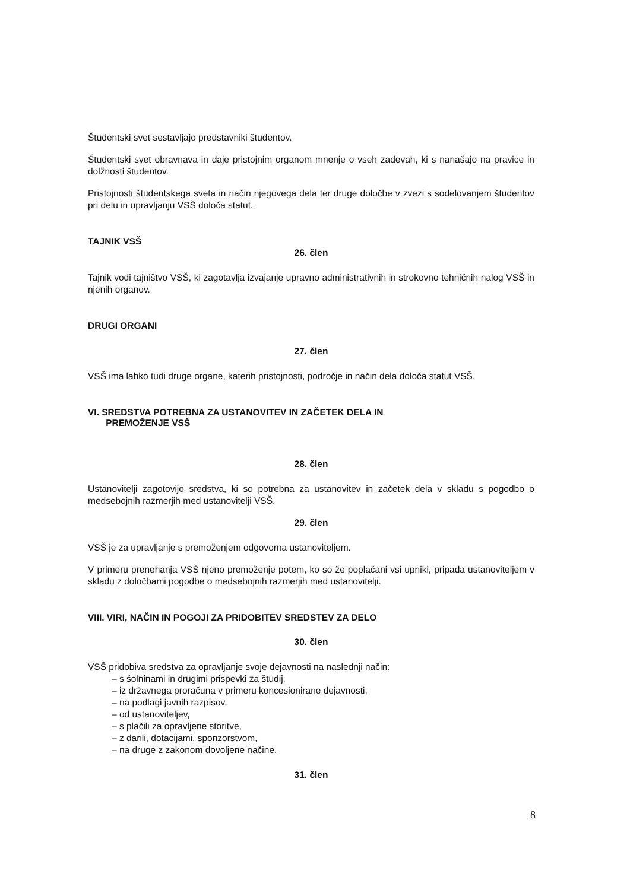Študentski svet sestavljajo predstavniki študentov.
Študentski svet obravnava in daje pristojnim organom mnenje o vseh zadevah, ki s nanašajo na pravice in dolžnosti študentov.
Pristojnosti študentskega sveta in način njegovega dela ter druge določbe v zvezi s sodelovanjem študentov pri delu in upravljanju VSŠ določa statut.
TAJNIK VSŠ
26. člen
Tajnik vodi tajništvo VSŠ, ki zagotavlja izvajanje upravno administrativnih in strokovno tehničnih nalog VSŠ in njenih organov.
DRUGI ORGANI
27. člen
VSŠ ima lahko tudi druge organe, katerih pristojnosti, področje in način dela določa statut VSŠ.
VI. SREDSTVA POTREBNA ZA USTANOVITEV IN ZAČETEK DELA IN
PREMOŽENJE VSŠ
28. člen
Ustanovitelji zagotovijo sredstva, ki so potrebna za ustanovitev in začetek dela v skladu s pogodbo o medsebojnih razmerjih med ustanovitelji VSŠ.
29. člen
VSŠ je za upravljanje s premoženjem odgovorna ustanoviteljem.
V primeru prenehanja VSŠ njeno premoženje potem, ko so že poplačani vsi upniki, pripada ustanoviteljem v skladu z določbami pogodbe o medsebojnih razmerjih med ustanovitelji.
VIII. VIRI, NAČIN IN POGOJI ZA PRIDOBITEV SREDSTEV ZA DELO
30. člen
VSŠ pridobiva sredstva za opravljanje svoje dejavnosti na naslednji način:
– s šolninami in drugimi prispevki za študij,
– iz državnega proračuna v primeru koncesionirane dejavnosti,
– na podlagi javnih razpisov,
– od ustanoviteljev,
– s plačili za opravljene storitve,
– z darili, dotacijami, sponzorstvom,
– na druge z zakonom dovoljene načine.
31. člen
8